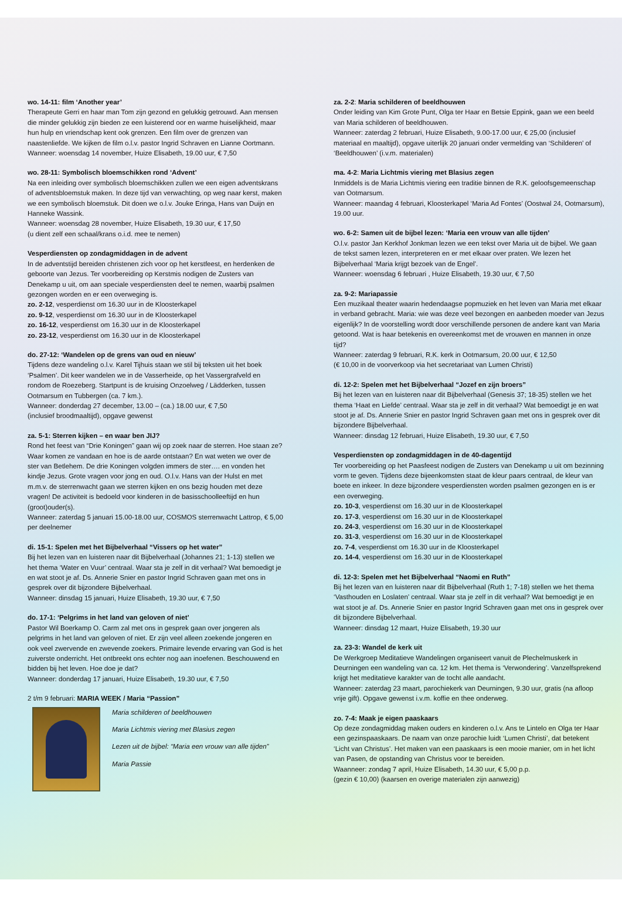wo. 14-11: film ‘Another year’
Therapeute Gerri en haar man Tom zijn gezond en gelukkig getrouwd. Aan mensen die minder gelukkig zijn bieden ze een luisterend oor en warme huiselijkheid, maar hun hulp en vriendschap kent ook grenzen. Een film over de grenzen van naastenliefde. We kijken de film o.l.v. pastor Ingrid Schraven en Lianne Oortmann.
Wanneer: woensdag 14 november, Huize Elisabeth, 19.00 uur, € 7,50
wo. 28-11: Symbolisch bloemschikken rond ‘Advent’
Na een inleiding over symbolisch bloemschikken zullen we een eigen adventskrans of adventsbloemstuk maken. In deze tijd van verwachting, op weg naar kerst, maken we een symbolisch bloemstuk. Dit doen we o.l.v. Jouke Eringa, Hans van Duijn en Hanneke Wassink.
Wanneer: woensdag 28 november, Huize Elisabeth, 19.30 uur, € 17,50
(u dient zelf een schaal/krans o.i.d. mee te nemen)
Vesperdiensten op zondagmiddagen in de advent
In de adventstijd bereiden christenen zich voor op het kerstfeest, en herdenken de geboorte van Jezus. Ter voorbereiding op Kerstmis nodigen de Zusters van Denekamp u uit, om aan speciale vesperdiensten deel te nemen, waarbij psalmen gezongen worden en er een overweging is.
zo. 2-12, vesperdienst om 16.30 uur in de Kloosterkapel
zo. 9-12, vesperdienst om 16.30 uur in de Kloosterkapel
zo. 16-12, vesperdienst om 16.30 uur in de Kloosterkapel
zo. 23-12, vesperdienst om 16.30 uur in de Kloosterkapel
do. 27-12: ‘Wandelen op de grens van oud en nieuw’
Tijdens deze wandeling o.l.v. Karel Tijhuis staan we stil bij teksten uit het boek ‘Psalmen’. Dit keer wandelen we in de Vasserheide, op het Vassergrafveld en rondom de Roezeberg. Startpunt is de kruising Onzoelweg / Lädderken, tussen Ootmarsum en Tubbergen (ca. 7 km.).
Wanneer: donderdag 27 december, 13.00 – (ca.) 18.00 uur, € 7,50
(inclusief broodmaaltijd), opgave gewenst
za. 5-1: Sterren kijken – en waar ben JIJ?
Rond het feest van “Drie Koningen” gaan wij op zoek naar de sterren. Hoe staan ze? Waar komen ze vandaan en hoe is de aarde ontstaan? En wat weten we over de ster van Betlehem. De drie Koningen volgden immers de ster…. en vonden het kindje Jezus. Grote vragen voor jong en oud. O.l.v. Hans van der Hulst en met m.m.v. de sterrenwacht gaan we sterren kijken en ons bezig houden met deze vragen! De activiteit is bedoeld voor kinderen in de basisschoolleeftijd en hun (groot)ouder(s).
Wanneer: zaterdag 5 januari 15.00-18.00 uur, COSMOS sterrenwacht Lattrop, € 5,00 per deelnemer
di. 15-1: Spelen met het Bijbelverhaal “Vissers op het water”
Bij het lezen van en luisteren naar dit Bijbelverhaal (Johannes 21; 1-13) stellen we het thema ‘Water en Vuur’ centraal. Waar sta je zelf in dit verhaal? Wat bemoedigt je en wat stoot je af. Ds. Annerie Snier en pastor Ingrid Schraven gaan met ons in gesprek over dit bijzondere Bijbelverhaal.
Wanneer: dinsdag 15 januari, Huize Elisabeth, 19.30 uur, € 7,50
do. 17-1: ‘Pelgrims in het land van geloven of niet’
Pastor Wil Boerkamp O. Carm zal met ons in gesprek gaan over jongeren als pelgrims in het land van geloven of niet. Er zijn veel alleen zoekende jongeren en ook veel zwervende en zwevende zoekers. Primaire levende ervaring van God is het zuiverste onderricht. Het ontbreekt ons echter nog aan inoefenen. Beschouwend en bidden bij het leven. Hoe doe je dat?
Wanneer: donderdag 17 januari, Huize Elisabeth, 19.30 uur, € 7,50
2 t/m 9 februari: MARIA WEEK / Maria “Passion”
Maria schilderen of beeldhouwen
Maria Lichtmis viering met Blasius zegen
Lezen uit de bijbel: “Maria een vrouw van alle tijden”
Maria Passie
za. 2-2: Maria schilderen of beeldhouwen
Onder leiding van Kim Grote Punt, Olga ter Haar en Betsie Eppink, gaan we een beeld van Maria schilderen of beeldhouwen.
Wanneer: zaterdag 2 februari, Huize Elisabeth, 9.00-17.00 uur, € 25,00 (inclusief materiaal en maaltijd), opgave uiterlijk 20 januari onder vermelding van ‘Schilderen’ of ‘Beeldhouwen’ (i.v.m. materialen)
ma. 4-2: Maria Lichtmis viering met Blasius zegen
Inmiddels is de Maria Lichtmis viering een traditie binnen de R.K. geloofsgemeenschap van Ootmarsum.
Wanneer: maandag 4 februari, Kloosterkapel ‘Maria Ad Fontes’ (Oostwal 24, Ootmarsum), 19.00 uur.
wo. 6-2: Samen uit de bijbel lezen: ‘Maria een vrouw van alle tijden’
O.l.v. pastor Jan Kerkhof Jonkman lezen we een tekst over Maria uit de bijbel. We gaan de tekst samen lezen, interpreteren en er met elkaar over praten. We lezen het Bijbelverhaal ‘Maria krijgt bezoek van de Engel’.
Wanneer: woensdag 6 februari , Huize Elisabeth, 19.30 uur, € 7,50
za. 9-2: Mariapassie
Een muzikaal theater waarin hedendaagse popmuziek en het leven van Maria met elkaar in verband gebracht. Maria: wie was deze veel bezongen en aanbeden moeder van Jezus eigenlijk? In de voorstelling wordt door verschillende personen de andere kant van Maria getoond. Wat is haar betekenis en overeenkomst met de vrouwen en mannen in onze tijd?
Wanneer: zaterdag 9 februari, R.K. kerk in Ootmarsum, 20.00 uur, € 12,50
(€ 10,00 in de voorverkoop via het secretariaat van Lumen Christi)
di. 12-2: Spelen met het Bijbelverhaal “Jozef en zijn broers”
Bij het lezen van en luisteren naar dit Bijbelverhaal (Genesis 37; 18-35) stellen we het thema ‘Haat en Liefde’ centraal. Waar sta je zelf in dit verhaal? Wat bemoedigt je en wat stoot je af. Ds. Annerie Snier en pastor Ingrid Schraven gaan met ons in gesprek over dit bijzondere Bijbelverhaal.
Wanneer: dinsdag 12 februari, Huize Elisabeth, 19.30 uur, € 7,50
Vesperdiensten op zondagmiddagen in de 40-dagentijd
Ter voorbereiding op het Paasfeest nodigen de Zusters van Denekamp u uit om bezinning vorm te geven. Tijdens deze bijeenkomsten staat de kleur paars centraal, de kleur van boete en inkeer. In deze bijzondere vesperdiensten worden psalmen gezongen en is er een overweging.
zo. 10-3, vesperdienst om 16.30 uur in de Kloosterkapel
zo. 17-3, vesperdienst om 16.30 uur in de Kloosterkapel
zo. 24-3, vesperdienst om 16.30 uur in de Kloosterkapel
zo. 31-3, vesperdienst om 16.30 uur in de Kloosterkapel
zo. 7-4, vesperdienst om 16.30 uur in de Kloosterkapel
zo. 14-4, vesperdienst om 16.30 uur in de Kloosterkapel
di. 12-3: Spelen met het Bijbelverhaal “Naomi en Ruth”
Bij het lezen van en luisteren naar dit Bijbelverhaal (Ruth 1; 7-18) stellen we het thema ‘Vasthouden en Loslaten’ centraal. Waar sta je zelf in dit verhaal? Wat bemoedigt je en wat stoot je af. Ds. Annerie Snier en pastor Ingrid Schraven gaan met ons in gesprek over dit bijzondere Bijbelverhaal.
Wanneer: dinsdag 12 maart, Huize Elisabeth, 19.30 uur
za. 23-3: Wandel de kerk uit
De Werkgroep Meditatieve Wandelingen organiseert vanuit de Plechelmuskerk in Deurningen een wandeling van ca. 12 km. Het thema is ‘Verwondering’. Vanzelfsprekend krijgt het meditatieve karakter van de tocht alle aandacht.
Wanneer: zaterdag 23 maart, parochiekerk van Deurningen, 9.30 uur, gratis (na afloop vrije gift). Opgave gewenst i.v.m. koffie en thee onderweg.
zo. 7-4: Maak je eigen paaskaars
Op deze zondagmiddag maken ouders en kinderen o.l.v. Ans te Lintelo en Olga ter Haar een gezinspaaskaars. De naam van onze parochie luidt ‘Lumen Christi’, dat betekent ‘Licht van Christus’. Het maken van een paaskaars is een mooie manier, om in het licht van Pasen, de opstanding van Christus voor te bereiden.
Waanneer: zondag 7 april, Huize Elisabeth, 14.30 uur, € 5,00 p.p.
(gezin € 10,00) (kaarsen en overige materialen zijn aanwezig)